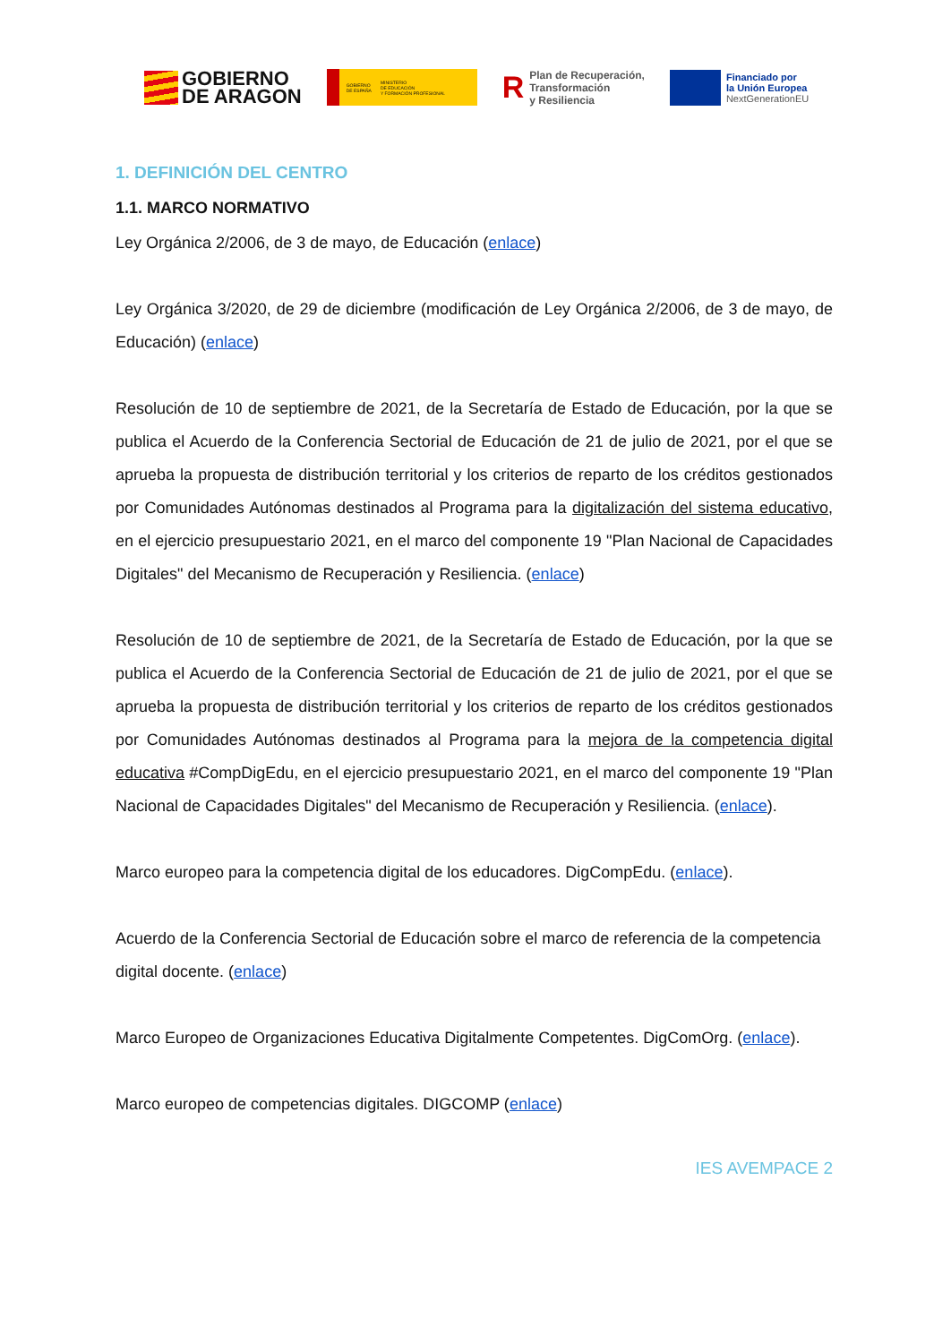GOBIERNO
DE ARAGON
GOBIERNO
DE ESPAÑA MINISTERIO
DE EDUCACIÓN
Y FORMACIÓN PROFESIONAL
R Plan de Recuperación,
Transformación
y Resiliencia
Financiado por
la Unión Europea
NextGenerationEU
1. DEFINICIÓN DEL CENTRO
1.1. MARCO NORMATIVO
Ley Orgánica 2/2006, de 3 de mayo, de Educación (enlace)
Ley Orgánica 3/2020, de 29 de diciembre (modificación de Ley Orgánica 2/2006, de 3 de mayo, de Educación) (enlace)
Resolución de 10 de septiembre de 2021, de la Secretaría de Estado de Educación, por la que se publica el Acuerdo de la Conferencia Sectorial de Educación de 21 de julio de 2021, por el que se aprueba la propuesta de distribución territorial y los criterios de reparto de los créditos gestionados por Comunidades Autónomas destinados al Programa para la digitalización del sistema educativo, en el ejercicio presupuestario 2021, en el marco del componente 19 "Plan Nacional de Capacidades Digitales" del Mecanismo de Recuperación y Resiliencia. (enlace)
Resolución de 10 de septiembre de 2021, de la Secretaría de Estado de Educación, por la que se publica el Acuerdo de la Conferencia Sectorial de Educación de 21 de julio de 2021, por el que se aprueba la propuesta de distribución territorial y los criterios de reparto de los créditos gestionados por Comunidades Autónomas destinados al Programa para la mejora de la competencia digital educativa #CompDigEdu, en el ejercicio presupuestario 2021, en el marco del componente 19 "Plan Nacional de Capacidades Digitales" del Mecanismo de Recuperación y Resiliencia. (enlace).
Marco europeo para la competencia digital de los educadores. DigCompEdu. (enlace).
Acuerdo de la Conferencia Sectorial de Educación sobre el marco de referencia de la competencia digital docente. (enlace)
Marco Europeo de Organizaciones Educativa Digitalmente Competentes. DigComOrg. (enlace).
Marco europeo de competencias digitales. DIGCOMP (enlace)
IES AVEMPACE 2